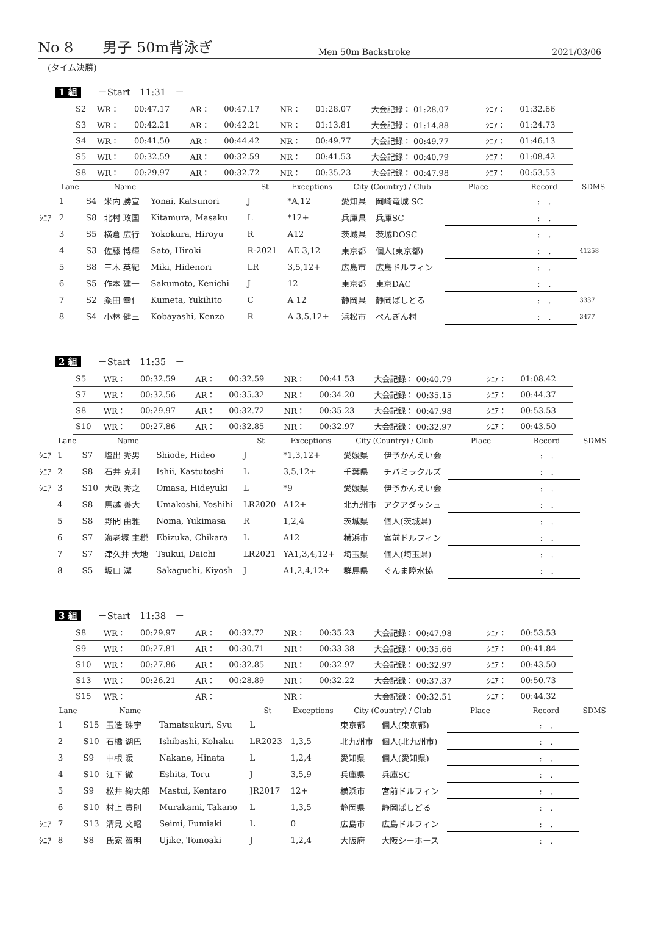No 8　　男子 50m背泳ぎ Men 50m Backstroke 2021/03/06
(タイム決勝)
1 組 －Start　11:31　－
| S2 | WR： | 00:47.17 | AR： | 00:47.17 | NR： | 01:28.07 | 大会記録： 01:28.07 | ｼﾆｱ： | 01:32.66 |
| S3 | WR： | 00:42.21 | AR： | 00:42.21 | NR： | 01:13.81 | 大会記録： 01:14.88 | ｼﾆｱ： | 01:24.73 |
| S4 | WR： | 00:41.50 | AR： | 00:44.42 | NR： | 00:49.77 | 大会記録： 00:49.77 | ｼﾆｱ： | 01:46.13 |
| S5 | WR： | 00:32.59 | AR： | 00:32.59 | NR： | 00:41.53 | 大会記録： 00:40.79 | ｼﾆｱ： | 01:08.42 |
| S8 | WR： | 00:29.97 | AR： | 00:32.72 | NR： | 00:35.23 | 大会記録： 00:47.98 | ｼﾆｱ： | 00:53.53 |
| | Lane | | Name | | St | Exceptions | City (Country) / Club | | Place | Record | SDMS |
| --- | --- | --- | --- | --- | --- | --- | --- | --- | --- | --- | --- |
| | 1 | S4 | 米内 勝宣 | Yonai, Katsunori | J | *A,12 | 愛知県 | 岡崎竜城 SC | | : . | |
| ｼﾆｱ | 2 | S8 | 北村 政国 | Kitamura, Masaku | L | *12+ | 兵庫県 | 兵庫SC | | : . | |
| | 3 | S5 | 横倉 広行 | Yokokura, Hiroyu | R | A12 | 茨城県 | 茨城DOSC | | : . | |
| | 4 | S3 | 佐藤 博輝 | Sato, Hiroki | R-2021 | AE 3,12 | 東京都 | 個人(東京都) | | : . | 41258 |
| | 5 | S8 | 三木 英紀 | Miki, Hidenori | LR | 3,5,12+ | 広島市 | 広島ドルフィン | | : . | |
| | 6 | S5 | 作本 建一 | Sakumoto, Kenichi | J | 12 | 東京都 | 東京DAC | | : . | |
| | 7 | S2 | 粂田 幸仁 | Kumeta, Yukihito | C | A 12 | 静岡県 | 静岡ぱしどる | | : . | 3337 |
| | 8 | S4 | 小林 健三 | Kobayashi, Kenzo | R | A 3,5,12+ | 浜松市 | ぺんぎん村 | | : . | 3477 |
2 組 －Start　11:35　－
| S5 | WR： | 00:32.59 | AR： | 00:32.59 | NR： | 00:41.53 | 大会記録： 00:40.79 | ｼﾆｱ： | 01:08.42 |
| S7 | WR： | 00:32.56 | AR： | 00:35.32 | NR： | 00:34.20 | 大会記録： 00:35.15 | ｼﾆｱ： | 00:44.37 |
| S8 | WR： | 00:29.97 | AR： | 00:32.72 | NR： | 00:35.23 | 大会記録： 00:47.98 | ｼﾆｱ： | 00:53.53 |
| S10 | WR： | 00:27.86 | AR： | 00:32.85 | NR： | 00:32.97 | 大会記録： 00:32.97 | ｼﾆｱ： | 00:43.50 |
| | Lane | | Name | | St | Exceptions | City (Country) / Club | | Place | Record | SDMS |
| --- | --- | --- | --- | --- | --- | --- | --- | --- | --- | --- | --- |
| ｼﾆｱ | 1 | S7 | 塩出 秀男 | Shiode, Hideo | J | *1,3,12+ | 愛媛県 | 伊予かんえい会 | | : . | |
| ｼﾆｱ | 2 | S8 | 石井 克利 | Ishii, Kastutoshi | L | 3,5,12+ | 千葉県 | チバミラクルズ | | : . | |
| ｼﾆｱ | 3 | S10 | 大政 秀之 | Omasa, Hideyuki | L | *9 | 愛媛県 | 伊予かんえい会 | | : . | |
| | 4 | S8 | 馬越 善大 | Umakoshi, Yoshihi | LR2020 | A12+ | 北九州市 | アクアダッシュ | | : . | |
| | 5 | S8 | 野間 由雅 | Noma, Yukimasa | R | 1,2,4 | 茨城県 | 個人(茨城県) | | : . | |
| | 6 | S7 | 海老塚 主税 | Ebizuka, Chikara | L | A12 | 横浜市 | 宮前ドルフィン | | : . | |
| | 7 | S7 | 津久井 大地 | Tsukui, Daichi | LR2021 | YA1,3,4,12+ | 埼玉県 | 個人(埼玉県) | | : . | |
| | 8 | S5 | 坂口 潔 | Sakaguchi, Kiyosh | J | A1,2,4,12+ | 群馬県 | ぐんま障水協 | | : . | |
3 組 －Start　11:38　－
| S8 | WR： | 00:29.97 | AR： | 00:32.72 | NR： | 00:35.23 | 大会記録： 00:47.98 | ｼﾆｱ： | 00:53.53 |
| S9 | WR： | 00:27.81 | AR： | 00:30.71 | NR： | 00:33.38 | 大会記録： 00:35.66 | ｼﾆｱ： | 00:41.84 |
| S10 | WR： | 00:27.86 | AR： | 00:32.85 | NR： | 00:32.97 | 大会記録： 00:32.97 | ｼﾆｱ： | 00:43.50 |
| S13 | WR： | 00:26.21 | AR： | 00:28.89 | NR： | 00:32.22 | 大会記録： 00:37.37 | ｼﾆｱ： | 00:50.73 |
| S15 | WR： | | AR： | | NR： | | 大会記録： 00:32.51 | ｼﾆｱ： | 00:44.32 |
| | Lane | | Name | | St | Exceptions | City (Country) / Club | | Place | Record | SDMS |
| --- | --- | --- | --- | --- | --- | --- | --- | --- | --- | --- | --- |
| | 1 | S15 | 玉造 珠宇 | Tamatsukuri, Syu | L | | 東京都 | 個人(東京都) | | : . | |
| | 2 | S10 | 石橋 湖巴 | Ishibashi, Kohaku | LR2023 | 1,3,5 | 北九州市 | 個人(北九州市) | | : . | |
| | 3 | S9 | 中根 暖 | Nakane, Hinata | L | 1,2,4 | 愛知県 | 個人(愛知県) | | : . | |
| | 4 | S10 | 江下 徹 | Eshita, Toru | J | 3,5,9 | 兵庫県 | 兵庫SC | | : . | |
| | 5 | S9 | 松井 絢大郎 | Mastui, Kentaro | JR2017 | 12+ | 横浜市 | 宮前ドルフィン | | : . | |
| | 6 | S10 | 村上 貴則 | Murakami, Takano | L | 1,3,5 | 静岡県 | 静岡ぱしどる | | : . | |
| ｼﾆｱ | 7 | S13 | 清見 文昭 | Seimi, Fumiaki | L | 0 | 広島市 | 広島ドルフィン | | : . | |
| ｼﾆｱ | 8 | S8 | 氏家 智明 | Ujike, Tomoaki | J | 1,2,4 | 大阪府 | 大阪シーホース | | : . | |